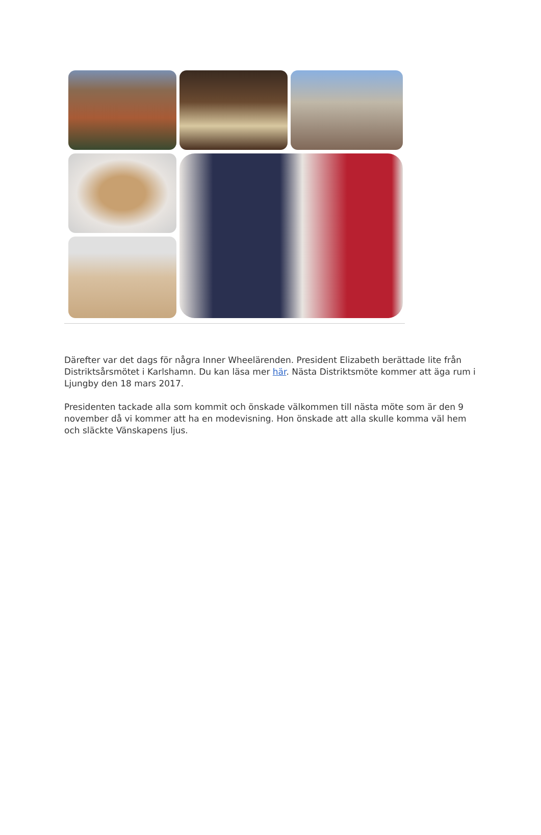Därefter var det dags för några Inner Wheelärenden. President Elizabeth berättade lite från Distriktsårsmötet i Karlshamn. Du kan läsa mer här. Nästa Distriktsmöte kommer att äga rum i Ljungby den 18 mars 2017.
Presidenten tackade alla som kommit och önskade välkommen till nästa möte som är den 9 november då vi kommer att ha en modevisning. Hon önskade att alla skulle komma väl hem och släckte Vänskapens ljus.